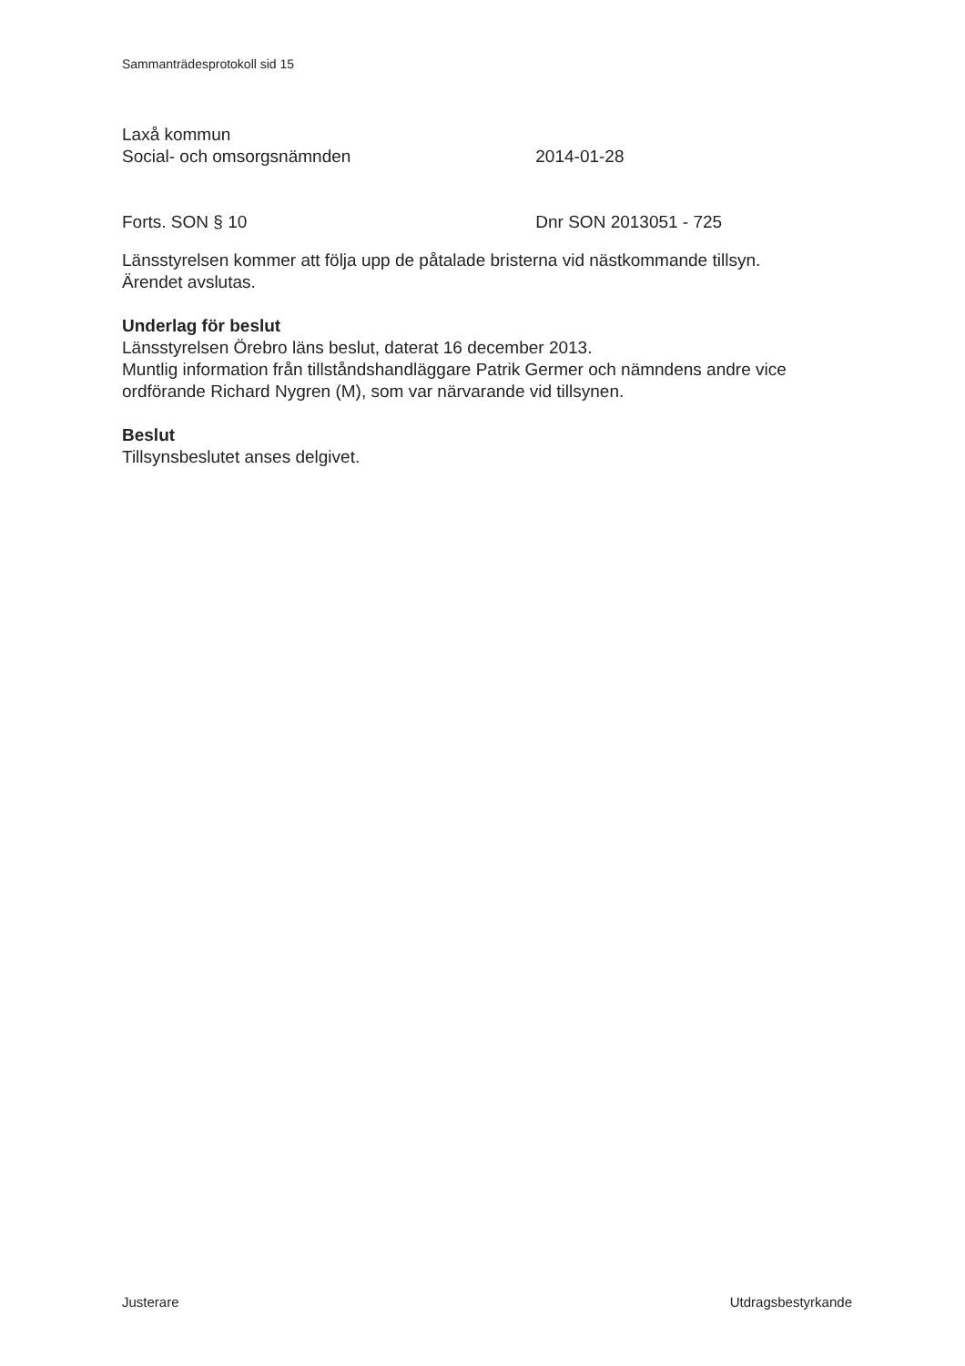Sammanträdesprotokoll sid 15
Laxå kommun
Social- och omsorgsnämnden 2014-01-28
Forts. SON § 10 Dnr SON 2013051 - 725
Länsstyrelsen kommer att följa upp de påtalade bristerna vid nästkommande tillsyn.
Ärendet avslutas.
Underlag för beslut
Länsstyrelsen Örebro läns beslut, daterat 16 december 2013.
Muntlig information från tillståndshandläggare Patrik Germer och nämndens andre vice ordförande Richard Nygren (M), som var närvarande vid tillsynen.
Beslut
Tillsynsbeslutet anses delgivet.
Justerare Utdragsbestyrkande